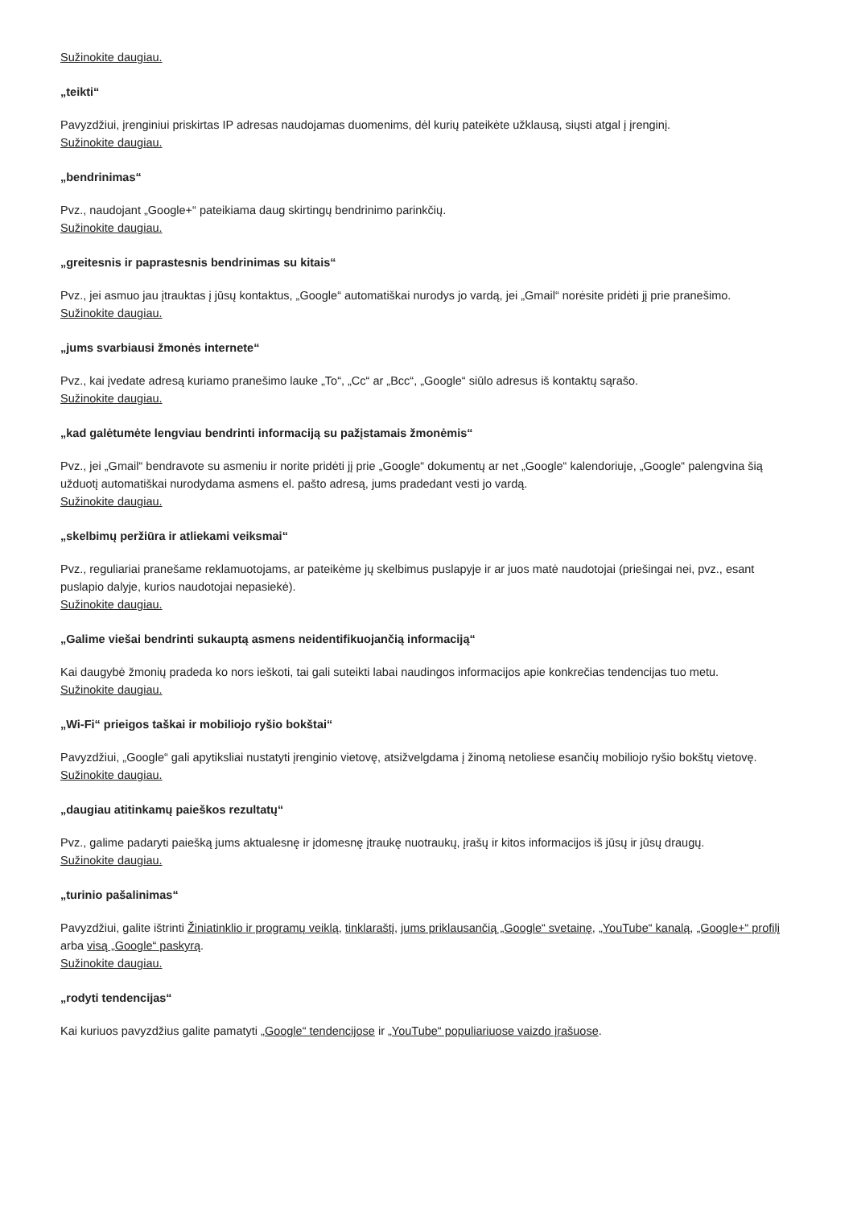Sužinokite daugiau.
„teikti“
Pavyzdžiui, įrenginiui priskirtas IP adresas naudojamas duomenims, dėl kurių pateikėte užklausą, siųsti atgal į įrenginį.
Sužinokite daugiau.
„bendrinimas“
Pvz., naudojant „Google+“ pateikiama daug skirtingų bendrinimo parinkčių.
Sužinokite daugiau.
„greitesnis ir paprastesnis bendrinimas su kitais“
Pvz., jei asmuo jau įtrauktas į jūsų kontaktus, „Google“ automatiškai nurodys jo vardą, jei „Gmail“ norėsite pridėti jį prie pranešimo.
Sužinokite daugiau.
„jums svarbiausi žmonės internete“
Pvz., kai įvedate adresą kuriamo pranešimo lauke „To“, „Cc“ ar „Bcc“, „Google“ siūlo adresus iš kontaktų sąrašo.
Sužinokite daugiau.
„kad galėtumėte lengviau bendrinti informaciją su pažįstamais žmonėmis“
Pvz., jei „Gmail“ bendravote su asmeniu ir norite pridėti jį prie „Google“ dokumentų ar net „Google“ kalendoriuje, „Google“ palengvina šią užduotį automatiškai nurodydama asmens el. pašto adresą, jums pradedant vesti jo vardą.
Sužinokite daugiau.
„skelbimų peržiūra ir atliekami veiksmai“
Pvz., reguliariai pranešame reklamuotojams, ar pateikėme jų skelbimus puslapyje ir ar juos matė naudotojai (priešingai nei, pvz., esant puslapio dalyje, kurios naudotojai nepasiekė).
Sužinokite daugiau.
„Galime viešai bendrinti sukauptą asmens neidentifikuojančią informaciją“
Kai daugybė žmonių pradeda ko nors ieškoti, tai gali suteikti labai naudingos informacijos apie konkrečias tendencijas tuo metu.
Sužinokite daugiau.
„Wi-Fi“ prieigos taškai ir mobiliojo ryšio bokštai“
Pavyzdžiui, „Google“ gali apytiksliai nustatyti įrenginio vietovę, atsižvelgdama į žinomą netoliese esančių mobiliojo ryšio bokštų vietovę.
Sužinokite daugiau.
„daugiau atitinkamų paieškos rezultatų“
Pvz., galime padaryti paiešką jums aktualesnę ir įdomesnę įtraukę nuotraukų, įrašų ir kitos informacijos iš jūsų ir jūsų draugų.
Sužinokite daugiau.
„turinio pašalinimas“
Pavyzdžiui, galite ištrinti Žiniatinklio ir programų veiklą, tinklaraštį, jums priklausančią „Google“ svetainę, „YouTube“ kanalą, „Google+“ profilį arba visą „Google“ paskyrą.
Sužinokite daugiau.
„rodyti tendencijas“
Kai kuriuos pavyzdžius galite pamatyti „Google“ tendencijose ir „YouTube“ populiariuose vaizdo įrašuose.